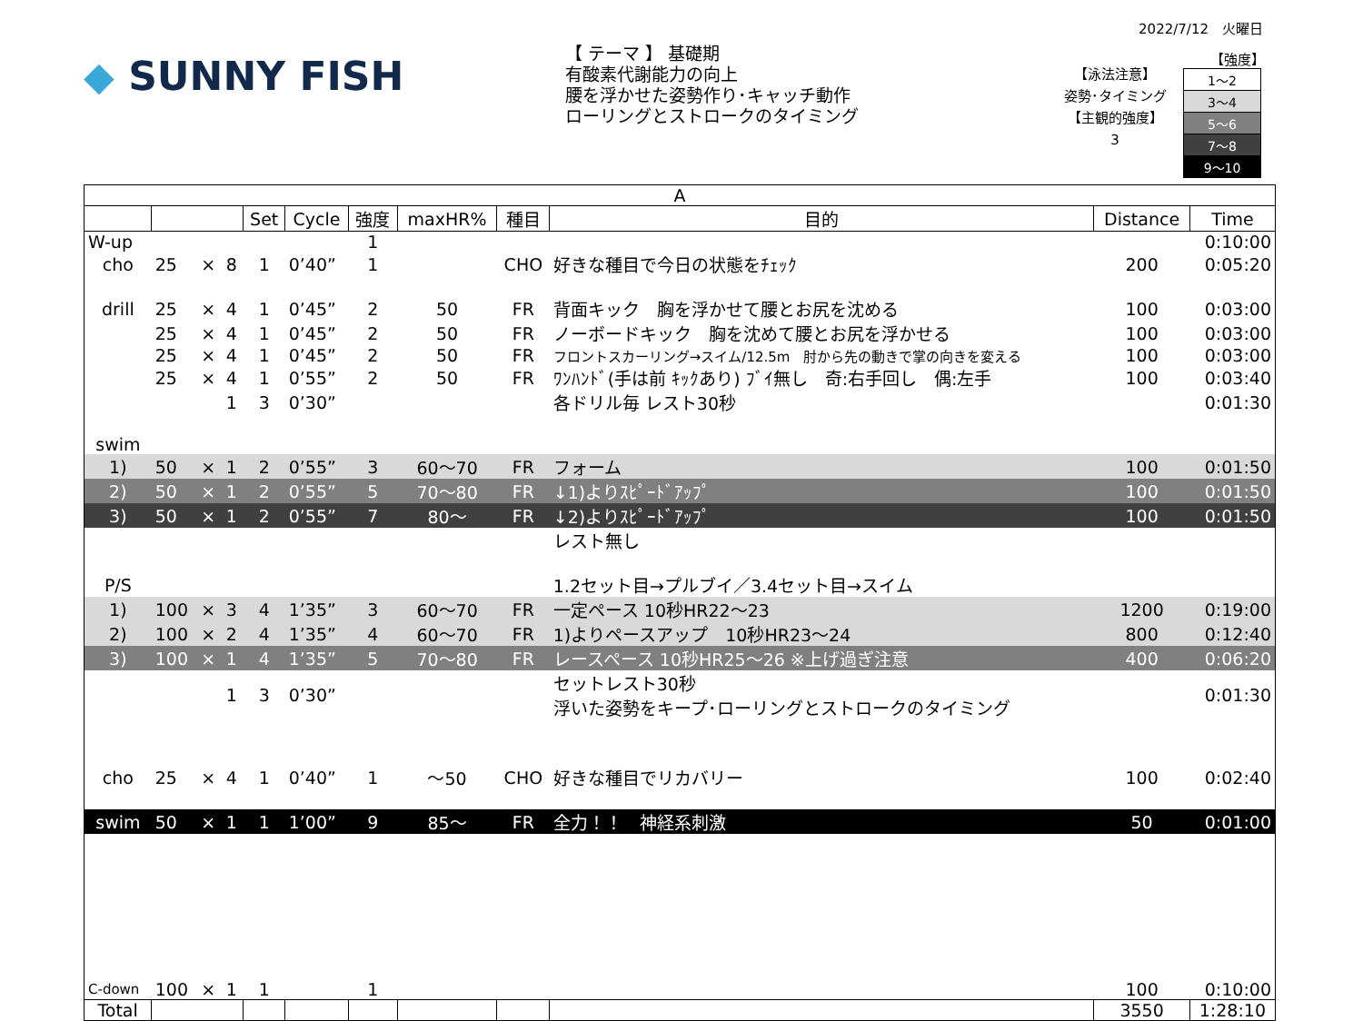2022/7/12　火曜日
◆ SUNNY FISH
【 テーマ 】 基礎期
有酸素代謝能力の向上
腰を浮かせた姿勢作り･キャッチ動作
ローリングとストロークのタイミング
【泳法注意】
姿勢･タイミング
【主観的強度】
3
【強度】
| 1～2 |
| 3～4 |
| 5～6 |
| 7～8 |
| 9～10 |
| A | | | | | | | | | | | |
| --- | --- | --- | --- | --- | --- | --- | --- | --- | --- | --- | --- |
| | | | | Set | Cycle | 強度 | maxHR% | 種目 | 目的 | Distance | Time |
| W-up | | | | | | 1 | | | | | 0:10:00 |
| cho | 25 | × | 8 | 1 | 0’40” | 1 | | CHO | 好きな種目で今日の状態をﾁｪｯｸ | 200 | 0:05:20 |
| drill | 25 | × | 4 | 1 | 0’45” | 2 | 50 | FR | 背面キック 胸を浮かせて腰とお尻を沈める | 100 | 0:03:00 |
| | 25 | × | 4 | 1 | 0’45” | 2 | 50 | FR | ノーボードキック 胸を沈めて腰とお尻を浮かせる | 100 | 0:03:00 |
| | 25 | × | 4 | 1 | 0’45” | 2 | 50 | FR | フロントスカーリング→スイム/12.5m 肘から先の動きで掌の向きを変える | 100 | 0:03:00 |
| | 25 | × | 4 | 1 | 0’55” | 2 | 50 | FR | ﾜﾝﾊﾝﾄﾞ(手は前 ｷｯｸあり) ﾌﾞｲ無し 奇:右手回し 偶:左手 | 100 | 0:03:40 |
| | | | 1 | 3 | 0’30” | | | | 各ドリル毎 レスト30秒 | | 0:01:30 |
| swim | | | | | | | | | | | |
| 1) | 50 | × | 1 | 2 | 0’55” | 3 | 60～70 | FR | フォーム | 100 | 0:01:50 |
| 2) | 50 | × | 1 | 2 | 0’55” | 5 | 70～80 | FR | ↓1)よりｽﾋﾟｰﾄﾞｱｯﾌﾟ | 100 | 0:01:50 |
| 3) | 50 | × | 1 | 2 | 0’55” | 7 | 80～ | FR | ↓2)よりｽﾋﾟｰﾄﾞｱｯﾌﾟ | 100 | 0:01:50 |
| | | | | | | | | | レスト無し | | |
| P/S | | | | | | | | | 1.2セット目→プルブイ／3.4セット目→スイム | | |
| 1) | 100 | × | 3 | 4 | 1’35” | 3 | 60～70 | FR | 一定ペース 10秒HR22～23 | 1200 | 0:19:00 |
| 2) | 100 | × | 2 | 4 | 1’35” | 4 | 60～70 | FR | 1)よりペースアップ 10秒HR23～24 | 800 | 0:12:40 |
| 3) | 100 | × | 1 | 4 | 1’35” | 5 | 70～80 | FR | レースペース 10秒HR25～26 ※上げ過ぎ注意 | 400 | 0:06:20 |
| | | | 1 | 3 | 0’30” | | | | セットレスト30秒 浮いた姿勢をキープ･ローリングとストロークのタイミング | | 0:01:30 |
| cho | 25 | × | 4 | 1 | 0’40” | 1 | ～50 | CHO | 好きな種目でリカバリー | 100 | 0:02:40 |
| swim | 50 | × | 1 | 1 | 1’00” | 9 | 85～ | FR | 全力！！ 神経系刺激 | 50 | 0:01:00 |
| C-down | 100 | × | 1 | 1 | | 1 | | | | 100 | 0:10:00 |
| Total | | | | | | | | | | 3550 | 1:28:10 |